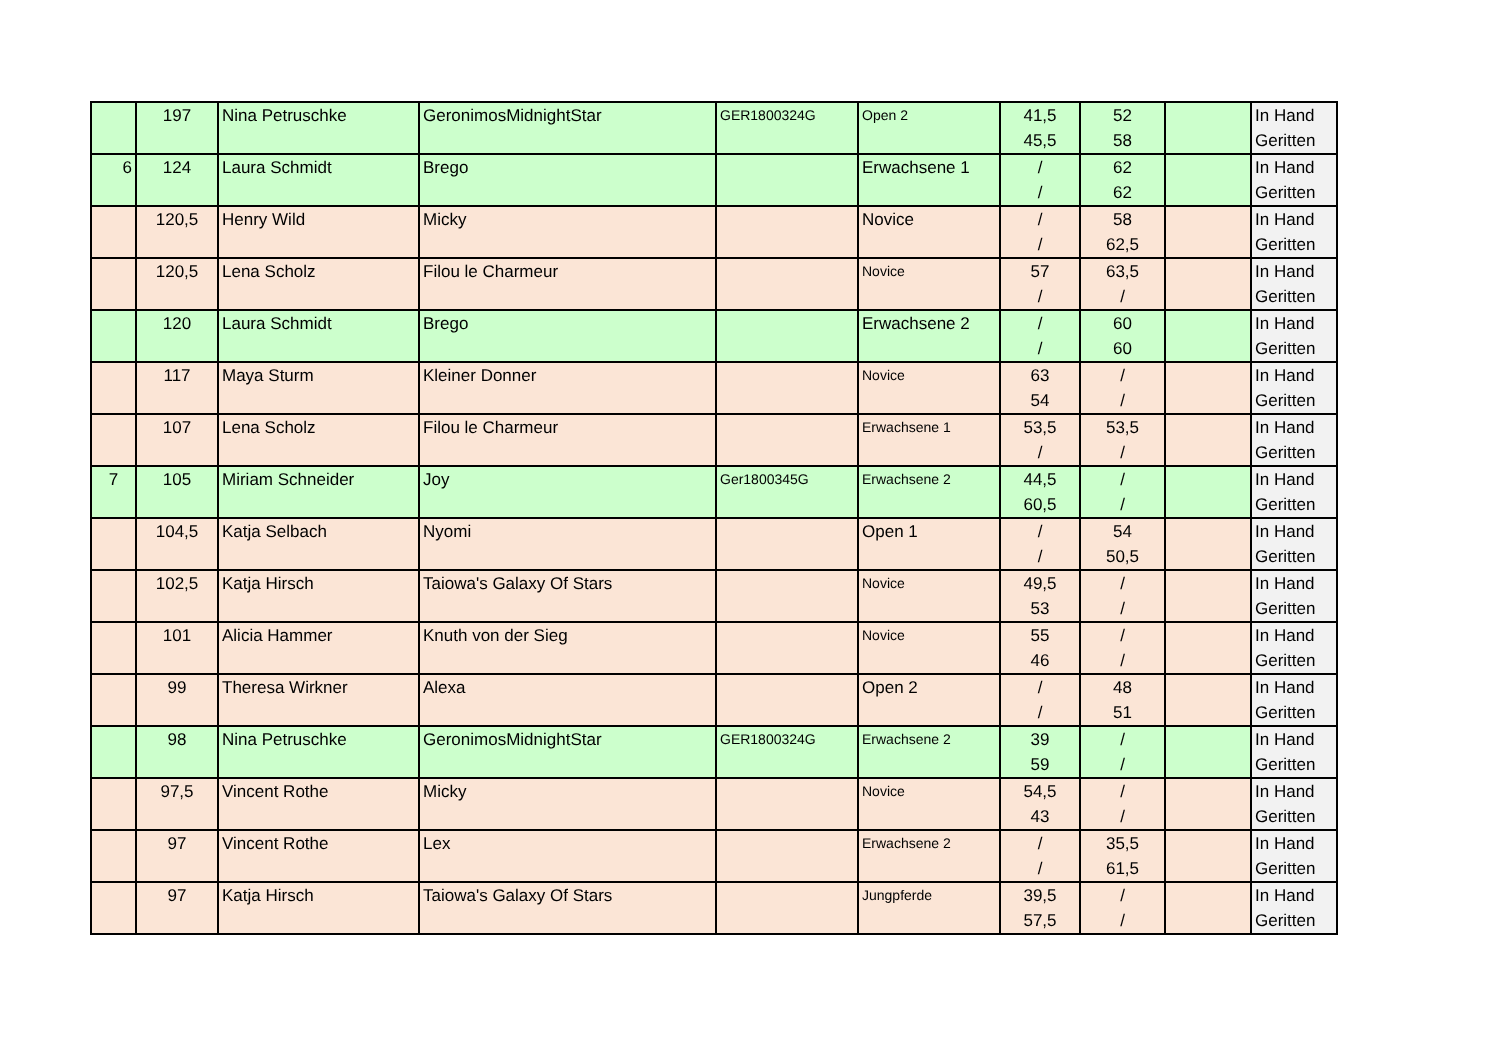| | 197 | Nina Petruschke | GeronimosMidnightStar | GER1800324G | Open 2 | 41,5 45,5 | 52 58 | | In Hand Geritten |
| 6 | 124 | Laura Schmidt | Brego | | Erwachsene 1 | / / | 62 62 | | In Hand Geritten |
| | 120,5 | Henry Wild | Micky | | Novice | / / | 58 62,5 | | In Hand Geritten |
| | 120,5 | Lena Scholz | Filou le Charmeur | | Novice | 57 / | 63,5 / | | In Hand Geritten |
| | 120 | Laura Schmidt | Brego | | Erwachsene 2 | / / | 60 60 | | In Hand Geritten |
| | 117 | Maya Sturm | Kleiner Donner | | Novice | 63 54 | / / | | In Hand Geritten |
| | 107 | Lena Scholz | Filou le Charmeur | | Erwachsene 1 | 53,5 / | 53,5 / | | In Hand Geritten |
| 7 | 105 | Miriam Schneider | Joy | Ger1800345G | Erwachsene 2 | 44,5 60,5 | / / | | In Hand Geritten |
| | 104,5 | Katja Selbach | Nyomi | | Open 1 | / / | 54 50,5 | | In Hand Geritten |
| | 102,5 | Katja Hirsch | Taiowa's Galaxy Of Stars | | Novice | 49,5 53 | / / | | In Hand Geritten |
| | 101 | Alicia Hammer | Knuth von der Sieg | | Novice | 55 46 | / / | | In Hand Geritten |
| | 99 | Theresa Wirkner | Alexa | | Open 2 | / / | 48 51 | | In Hand Geritten |
| | 98 | Nina Petruschke | GeronimosMidnightStar | GER1800324G | Erwachsene 2 | 39 59 | / / | | In Hand Geritten |
| | 97,5 | Vincent Rothe | Micky | | Novice | 54,5 43 | / / | | In Hand Geritten |
| | 97 | Vincent Rothe | Lex | | Erwachsene 2 | / / | 35,5 61,5 | | In Hand Geritten |
| | 97 | Katja Hirsch | Taiowa's Galaxy Of Stars | | Jungpferde | 39,5 57,5 | / / | | In Hand Geritten |